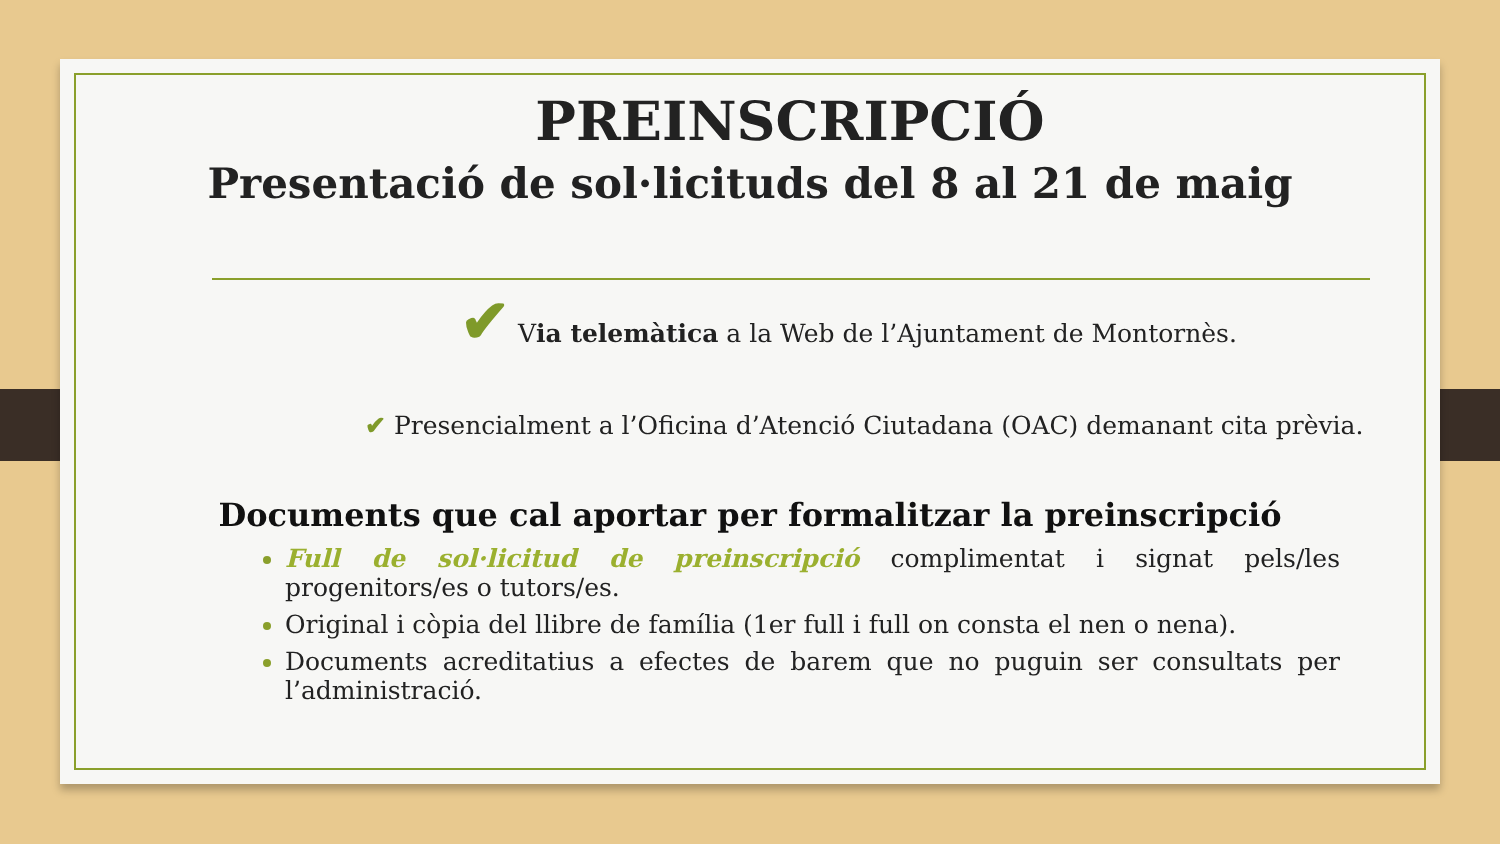PREINSCRIPCIÓ
Presentació de sol·licituds del 8 al 21 de maig
✔ Via telemàtica a la Web de l’Ajuntament de Montornès.
✔ Presencialment a l’Oficina d’Atenció Ciutadana (OAC) demanant cita prèvia.
Documents que cal aportar per formalitzar la preinscripció
Full de sol·licitud de preinscripció complimentat i signat pels/les progenitors/es o tutors/es.
Original i còpia del llibre de família (1er full i full on consta el nen o nena).
Documents acreditatius a efectes de barem que no puguin ser consultats per l’administració.